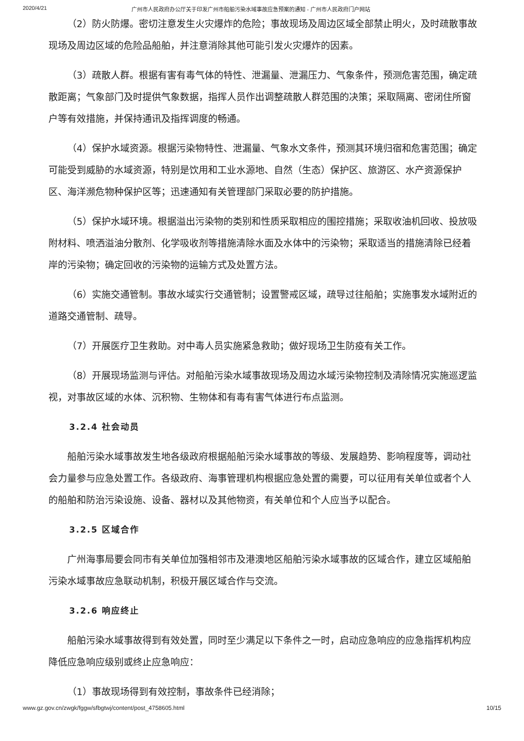2020/4/21 广州市人民政府办公厅关于印发广州市船舶污染水域事故应急预案的通知 - 广州市人民政府门户网站
（2）防火防爆。密切注意发生火灾爆炸的危险；事故现场及周边区域全部禁止明火，及时疏散事故现场及周边区域的危险品船舶，并注意消除其他可能引发火灾爆炸的因素。
（3）疏散人群。根据有害有毒气体的特性、泄漏量、泄漏压力、气象条件，预测危害范围，确定疏散距离；气象部门及时提供气象数据，指挥人员作出调整疏散人群范围的决策；采取隔离、密闭住所窗户等有效措施，并保持通讯及指挥调度的畅通。
（4）保护水域资源。根据污染物特性、泄漏量、气象水文条件，预测其环境归宿和危害范围；确定可能受到威胁的水域资源，特别是饮用和工业水源地、自然（生态）保护区、旅游区、水产资源保护区、海洋濒危物种保护区等；迅速通知有关管理部门采取必要的防护措施。
（5）保护水域环境。根据溢出污染物的类别和性质采取相应的围控措施；采取收油机回收、投放吸附材料、喷洒溢油分散剂、化学吸收剂等措施清除水面及水体中的污染物；采取适当的措施清除已经着岸的污染物；确定回收的污染物的运输方式及处置方法。
（6）实施交通管制。事故水域实行交通管制；设置警戒区域，疏导过往船舶；实施事发水域附近的道路交通管制、疏导。
（7）开展医疗卫生救助。对中毒人员实施紧急救助；做好现场卫生防疫有关工作。
（8）开展现场监测与评估。对船舶污染水域事故现场及周边水域污染物控制及清除情况实施巡逻监视，对事故区域的水体、沉积物、生物体和有毒有害气体进行布点监测。
3.2.4 社会动员
船舶污染水域事故发生地各级政府根据船舶污染水域事故的等级、发展趋势、影响程度等，调动社会力量参与应急处置工作。各级政府、海事管理机构根据应急处置的需要，可以征用有关单位或者个人的船舶和防治污染设施、设备、器材以及其他物资，有关单位和个人应当予以配合。
3.2.5 区域合作
广州海事局要会同市有关单位加强相邻市及港澳地区船舶污染水域事故的区域合作，建立区域船舶污染水域事故应急联动机制，积极开展区域合作与交流。
3.2.6 响应终止
船舶污染水域事故得到有效处置，同时至少满足以下条件之一时，启动应急响应的应急指挥机构应降低应急响应级别或终止应急响应：
（1）事故现场得到有效控制，事故条件已经消除；
www.gz.gov.cn/zwgk/fggw/sfbgtwj/content/post_4758605.html 10/15